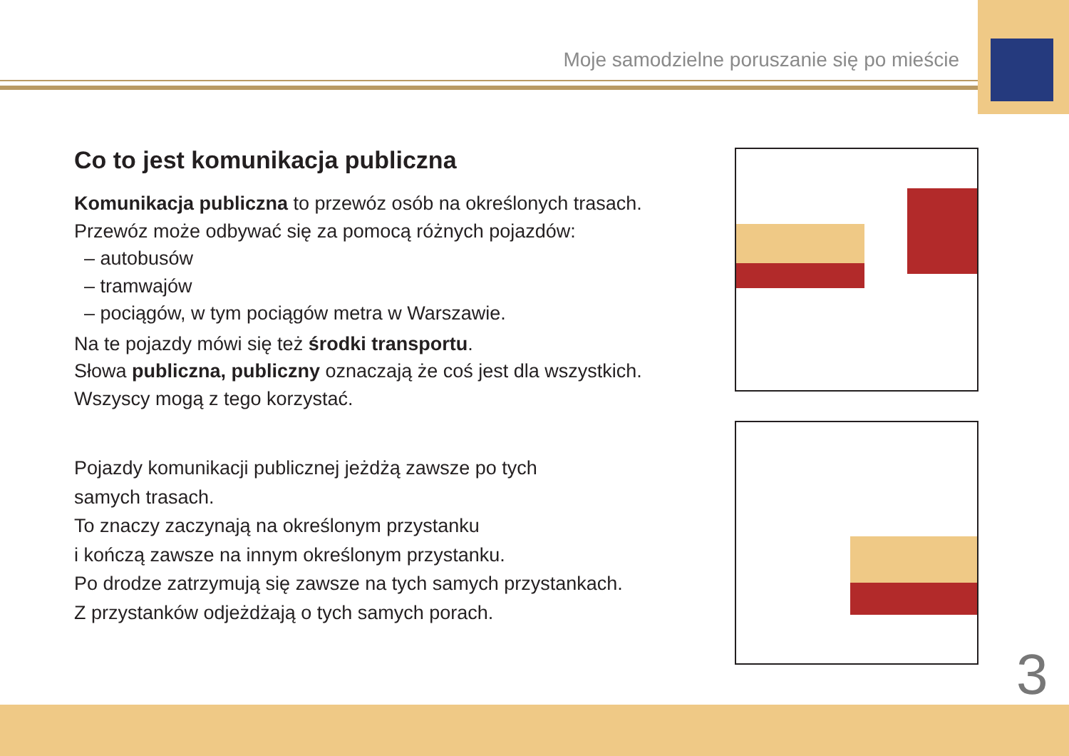Moje samodzielne poruszanie się po mieście
Co to jest komunikacja publiczna
Komunikacja publiczna to przewóz osób na określonych trasach.
Przewóz może odbywać się za pomocą różnych pojazdów:
– autobusów
– tramwajów
– pociągów, w tym pociągów metra w Warszawie.
Na te pojazdy mówi się też środki transportu.
Słowa publiczna, publiczny oznaczają że coś jest dla wszystkich.
Wszyscy mogą z tego korzystać.
Pojazdy komunikacji publicznej jeżdżą zawsze po tych
samych trasach.
To znaczy zaczynają na określonym przystanku
i kończą zawsze na innym określonym przystanku.
Po drodze zatrzymują się zawsze na tych samych przystankach.
Z przystanków odjeżdżają o tych samych porach.
3